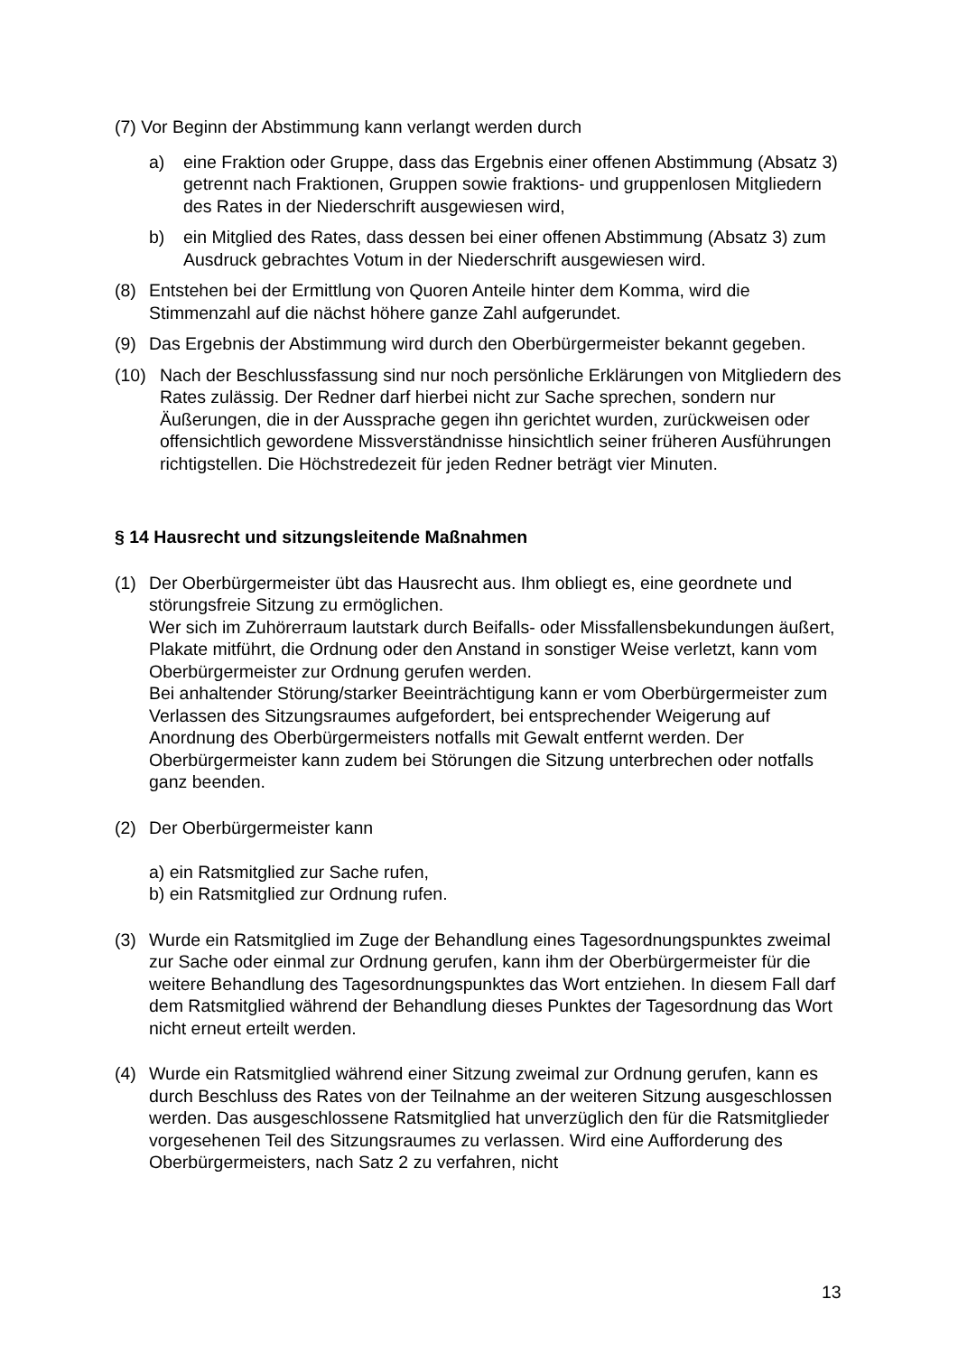(7) Vor Beginn der Abstimmung kann verlangt werden durch
a) eine Fraktion oder Gruppe, dass das Ergebnis einer offenen Abstimmung (Absatz 3) getrennt nach Fraktionen, Gruppen sowie fraktions- und gruppen­losen Mitgliedern des Rates in der Niederschrift ausgewiesen wird,
b) ein Mitglied des Rates, dass dessen bei einer offenen Abstimmung (Absatz 3) zum Ausdruck gebrachtes Votum in der Niederschrift ausgewiesen wird.
(8) Entstehen bei der Ermittlung von Quoren Anteile hinter dem Komma, wird die Stimmenzahl auf die nächst höhere ganze Zahl aufgerundet.
(9) Das Ergebnis der Abstimmung wird durch den Oberbürgermeister bekannt gege­ben.
(10) Nach der Beschlussfassung sind nur noch persönliche Erklärungen von Mitglie­dern des Rates zulässig. Der Redner darf hierbei nicht zur Sache sprechen, sondern nur Äußerungen, die in der Aussprache gegen ihn gerichtet wurden, zurückweisen oder offensichtlich gewordene Missverständnisse hinsichtlich sei­ner früheren Ausführungen richtigstellen. Die Höchstredezeit für jeden Redner beträgt vier Minuten.
§ 14 Hausrecht und sitzungsleitende Maßnahmen
(1) Der Oberbürgermeister übt das Hausrecht aus. Ihm obliegt es, eine geordnete und störungsfreie Sitzung zu ermöglichen.
Wer sich im Zuhörerraum lautstark durch Beifalls- oder Missfallensbekundungen äußert, Plakate mitführt, die Ordnung oder den Anstand in sonstiger Weise ver­letzt, kann vom Oberbürgermeister zur Ordnung gerufen werden.
Bei anhaltender Störung/starker Beeinträchtigung kann er vom Oberbürgermeis­ter zum Verlassen des Sitzungsraumes aufgefordert, bei entsprechender Weige­rung auf Anordnung des Oberbürgermeisters notfalls mit Gewalt entfernt werden. Der Oberbürgermeister kann zudem bei Störungen die Sitzung unterbrechen o­der notfalls ganz beenden.
(2) Der Oberbürgermeister kann
a) ein Ratsmitglied zur Sache rufen,
b) ein Ratsmitglied zur Ordnung rufen.
(3) Wurde ein Ratsmitglied im Zuge der Behandlung eines Tagesordnungspunktes zweimal zur Sache oder einmal zur Ordnung gerufen, kann ihm der Oberbürger­meister für die weitere Behandlung des Tagesordnungspunktes das Wort entzie­hen. In diesem Fall darf dem Ratsmitglied während der Behandlung dieses Punk­tes der Tagesordnung das Wort nicht erneut erteilt werden.
(4) Wurde ein Ratsmitglied während einer Sitzung zweimal zur Ordnung gerufen, kann es durch Beschluss des Rates von der Teilnahme an der weiteren Sitzung ausgeschlossen werden. Das ausgeschlossene Ratsmitglied hat unverzüglich den für die Ratsmitglieder vorgesehenen Teil des Sitzungsraumes zu verlassen. Wird eine Aufforderung des Oberbürgermeisters, nach Satz 2 zu verfahren, nicht
13